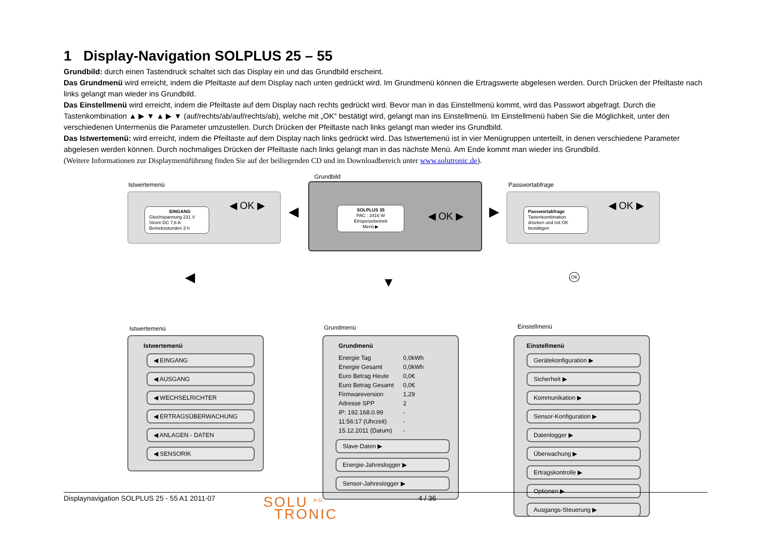1 Display-Navigation SOLPLUS 25 – 55
Grundbild: durch einen Tastendruck schaltet sich das Display ein und das Grundbild erscheint.
Das Grundmenü wird erreicht, indem die Pfeiltaste auf dem Display nach unten gedrückt wird. Im Grundmenü können die Ertragswerte abgelesen werden. Durch Drücken der Pfeiltaste nach links gelangt man wieder ins Grundbild.
Das Einstellmenü wird erreicht, indem die Pfeiltaste auf dem Display nach rechts gedrückt wird. Bevor man in das Einstellmenü kommt, wird das Passwort abgefragt. Durch die Tastenkombination ▲ ▶ ▼ ▲ ▶ ▼ (auf/rechts/ab/auf/rechts/ab), welche mit „OK“ bestätigt wird, gelangt man ins Einstellmenü. Im Einstellmenü haben Sie die Möglichkeit, unter den verschiedenen Untermenüs die Parameter umzustellen. Durch Drücken der Pfeiltaste nach links gelangt man wieder ins Grundbild.
Das Istwertemenü: wird erreicht, indem die Pfeiltaste auf dem Display nach links gedrückt wird. Das Istwertemenü ist in vier Menügruppen unterteilt, in denen verschiedene Parameter abgelesen werden können. Durch nochmaliges Drücken der Pfeiltaste nach links gelangt man in das nächste Menü. Am Ende kommt man wieder ins Grundbild.
(Weitere Informationen zur Displaymenüführung finden Sie auf der beiliegenden CD und im Downloadbereich unter www.solutronic.de).
Istwertemenü
EINGANG
Gleichspannung 231 V
Strom DC 7,6 A
Betriebsstunden 3 h
◀ OK ▶
Grundbild
SOLPLUS 35
PAC : 3416 W
Einspeisebetrieb
Menü ▶
◀ OK ▶
Passwortabfrage
Passwortabfrage
Tastenkombination
drücken und mit OK
bestätigen
◀ OK ▶
◀ ▶
◀ ▼ OK
Istwertemenü
Istwertemenü
◀ EINGANG
◀ AUSGANG
◀ WECHSELRICHTER
◀ ERTRAGSÜBERWACHUNG
◀ ANLAGEN - DATEN
◀ SENSORIK
Grundmenü
Grundmenü
| Energie Tag | 0,0kWh |
| Energie Gesamt | 0,0kWh |
| Euro Betrag Heute | 0,0€ |
| Euro Betrag Gesamt | 0,0€ |
| Firmwareversion | 1,29 |
| Adresse SPP | 2 |
| IP: 192.168.0.99 | - |
| 11:56:17 (Uhrzeit) | - |
| 15.12.2011 (Datum) | - |
Slave-Daten ▶
Energie-Jahreslogger ▶
Sensor-Jahreslogger ▶
Einstellmenü
Einstellmenü
Gerätekonfiguration ▶
Sicherheit ▶
Kommunikation ▶
Sensor-Konfiguration ▶
Datenlogger ▶
Überwachung ▶
Ertragskontrolle ▶
Optionen ▶
Ausgangs-Steuerung ▶
Displaynavigation SOLPLUS 25 - 55 A1 2011-07 SOLU <sup>AG</sup>
TRONIC 4 / 36